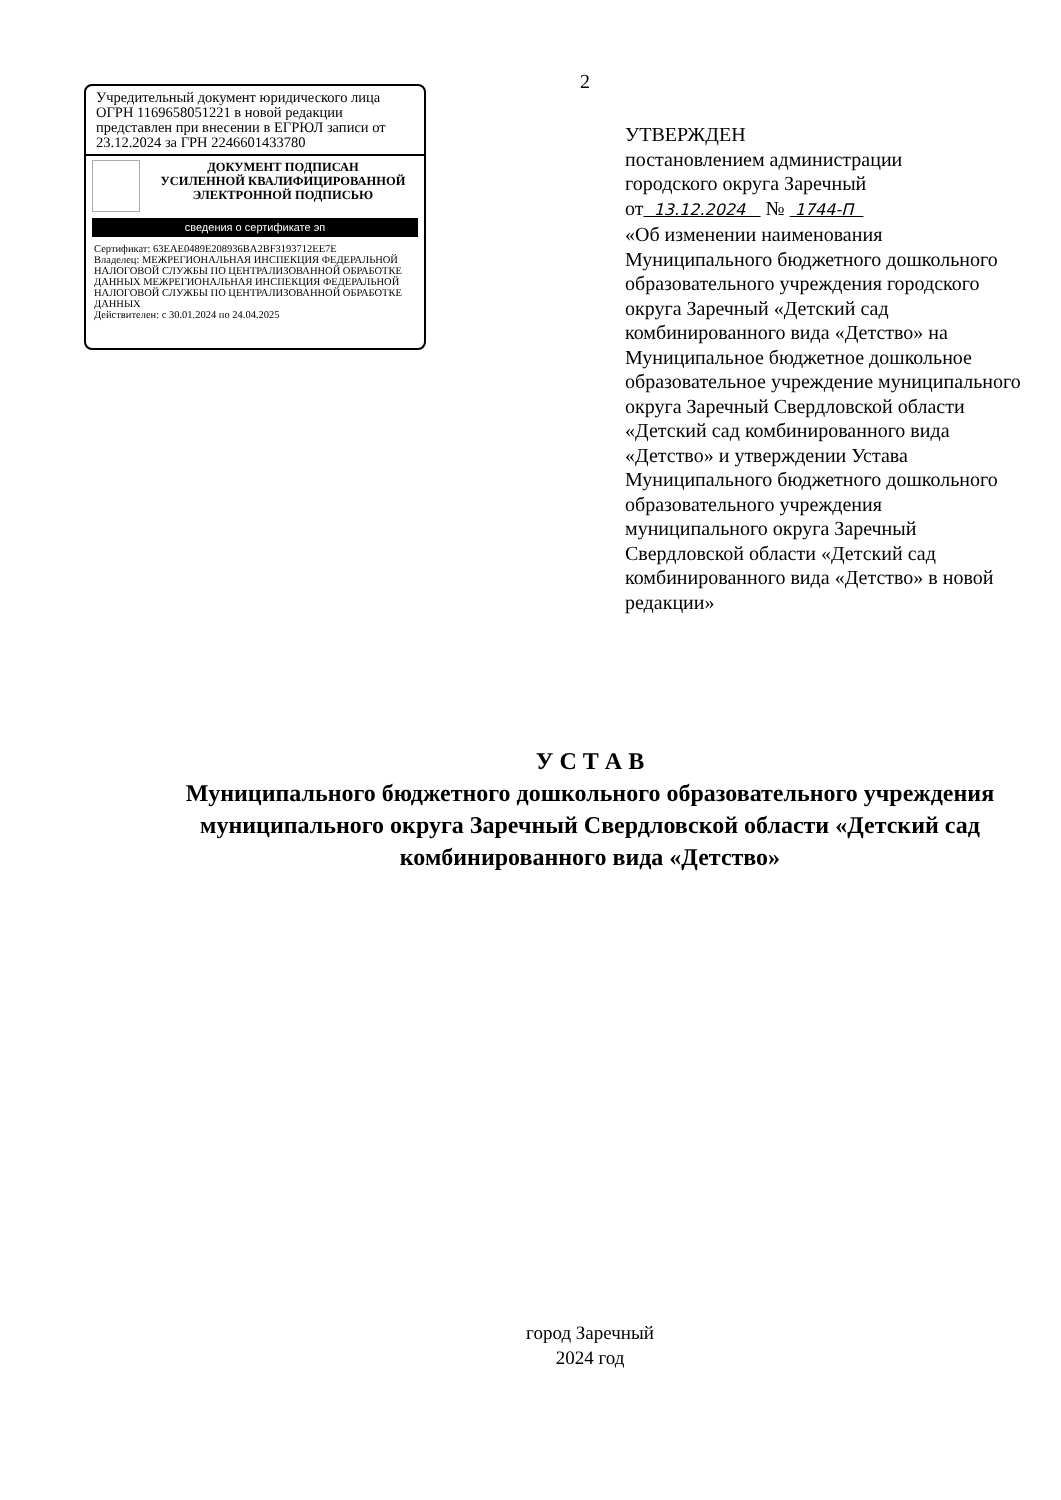2
Учредительный документ юридического лица ОГРН 1169658051221 в новой редакции представлен при внесении в ЕГРЮЛ записи от 23.12.2024 за ГРН 2246601433780
ДОКУМЕНТ ПОДПИСАН
УСИЛЕННОЙ КВАЛИФИЦИРОВАННОЙ
ЭЛЕКТРОННОЙ ПОДПИСЬЮ
сведения о сертификате эп
Сертификат: 63EAE0489E208936BA2BF3193712EE7E
Владелец: МЕЖРЕГИОНАЛЬНАЯ ИНСПЕКЦИЯ ФЕДЕРАЛЬНОЙ НАЛОГОВОЙ СЛУЖБЫ ПО ЦЕНТРАЛИЗОВАННОЙ ОБРАБОТКЕ ДАННЫХ МЕЖРЕГИОНАЛЬНАЯ ИНСПЕКЦИЯ ФЕДЕРАЛЬНОЙ НАЛОГОВОЙ СЛУЖБЫ ПО ЦЕНТРАЛИЗОВАННОЙ ОБРАБОТКЕ ДАННЫХ
Действителен: с 30.01.2024 по 24.04.2025
УТВЕРЖДЕН
постановлением администрации
городского округа Заречный
от 13.12.2024 № 1744-П
«Об изменении наименования Муниципального бюджетного дошкольного образовательного учреждения городского округа Заречный «Детский сад комбинированного вида «Детство» на Муниципальное бюджетное дошкольное образовательное учреждение муниципального округа Заречный Свердловской области «Детский сад комбинированного вида «Детство» и утверждении Устава Муниципального бюджетного дошкольного образовательного учреждения муниципального округа Заречный Свердловской области «Детский сад комбинированного вида «Детство» в новой редакции»
У С Т А В
Муниципального бюджетного дошкольного образовательного учреждения муниципального округа Заречный Свердловской области «Детский сад комбинированного вида «Детство»
город Заречный
2024 год